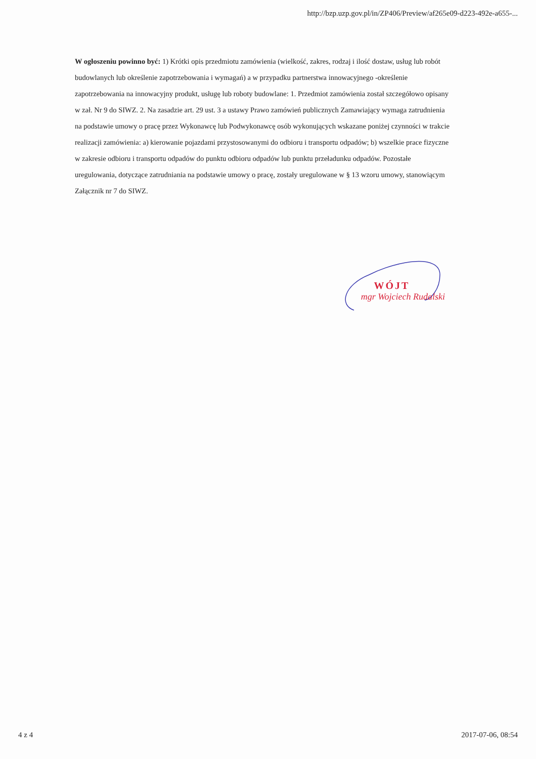http://bzp.uzp.gov.pl/in/ZP406/Preview/af265e09-d223-492e-a655-...
W ogłoszeniu powinno być: 1) Krótki opis przedmiotu zamówienia (wielkość, zakres, rodzaj i ilość dostaw, usług lub robót budowlanych lub określenie zapotrzebowania i wymagań) a w przypadku partnerstwa innowacyjnego -określenie zapotrzebowania na innowacyjny produkt, usługę lub roboty budowlane: 1. Przedmiot zamówienia został szczegółowo opisany w zał. Nr 9 do SIWZ. 2. Na zasadzie art. 29 ust. 3 a ustawy Prawo zamówień publicznych Zamawiający wymaga zatrudnienia na podstawie umowy o pracę przez Wykonawcę lub Podwykonawcę osób wykonujących wskazane poniżej czynności w trakcie realizacji zamówienia: a) kierowanie pojazdami przystosowanymi do odbioru i transportu odpadów; b) wszelkie prace fizyczne w zakresie odbioru i transportu odpadów do punktu odbioru odpadów lub punktu przeładunku odpadów. Pozostałe uregulowania, dotyczące zatrudniania na podstawie umowy o pracę, zostały uregulowane w § 13 wzoru umowy, stanowiącym Załącznik nr 7 do SIWZ.
WÓJT
mgr Wojciech Rudalski
4 z 4 2017-07-06, 08:54